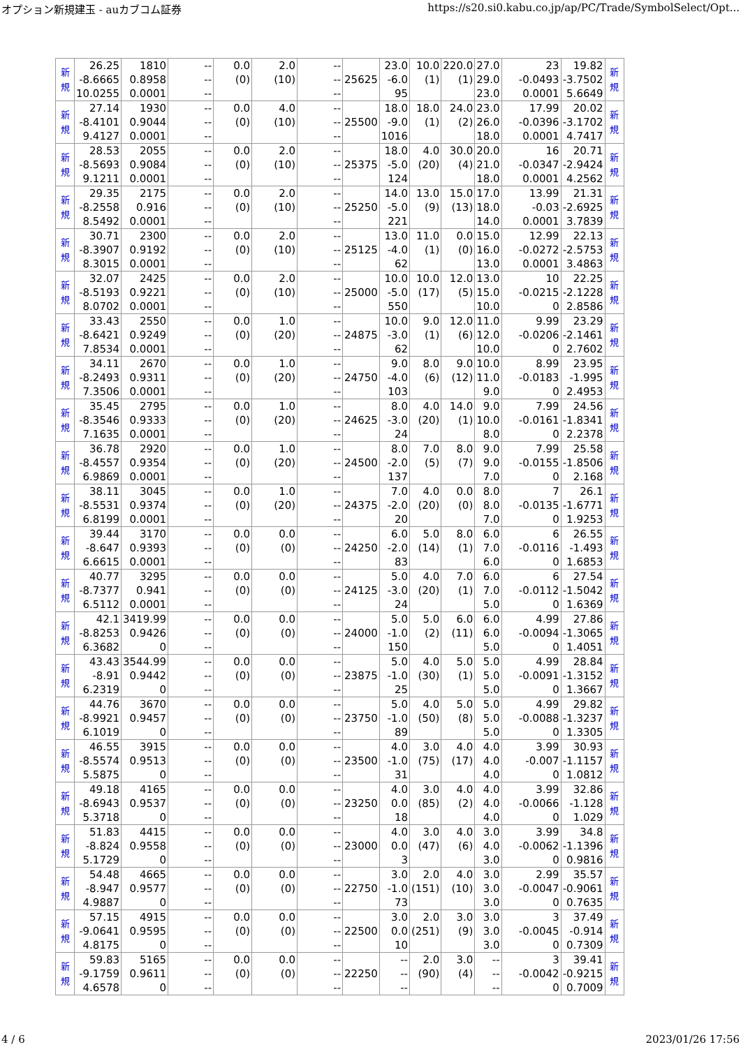オプション新規建玉 - auカブコム証券 https://s20.si0.kabu.co.jp/ap/PC/Trade/SymbolSelect/Opt...
| 新 規 | 26.25 -8.6665 10.0255 | 1810 0.8958 0.0001 | -- -- -- | 0.0 (0) | 2.0 (10) | -- -- -- | 25625 | 23.0 -6.0 95 | 10.0 (1) | 220.0 (1) | 27.0 29.0 23.0 | 23 -0.0493 0.0001 | 19.82 -3.7502 5.6649 | 新 規 |
| 新 規 | 27.14 -8.4101 9.4127 | 1930 0.9044 0.0001 | -- -- -- | 0.0 (0) | 4.0 (10) | -- -- -- | 25500 | 18.0 -9.0 1016 | 18.0 (1) | 24.0 (2) | 23.0 26.0 18.0 | 17.99 -0.0396 0.0001 | 20.02 -3.1702 4.7417 | 新 規 |
| 新 規 | 28.53 -8.5693 9.1211 | 2055 0.9084 0.0001 | -- -- -- | 0.0 (0) | 2.0 (10) | -- -- -- | 25375 | 18.0 -5.0 124 | 4.0 (20) | 30.0 (4) | 20.0 21.0 18.0 | 16 -0.0347 0.0001 | 20.71 -2.9424 4.2562 | 新 規 |
| 新 規 | 29.35 -8.2558 8.5492 | 2175 0.916 0.0001 | -- -- -- | 0.0 (0) | 2.0 (10) | -- -- -- | 25250 | 14.0 -5.0 221 | 13.0 (9) | 15.0 (13) | 17.0 18.0 14.0 | 13.99 -0.03 0.0001 | 21.31 -2.6925 3.7839 | 新 規 |
| 新 規 | 30.71 -8.3907 8.3015 | 2300 0.9192 0.0001 | -- -- -- | 0.0 (0) | 2.0 (10) | -- -- -- | 25125 | 13.0 -4.0 62 | 11.0 (1) | 0.0 (0) | 15.0 16.0 13.0 | 12.99 -0.0272 0.0001 | 22.13 -2.5753 3.4863 | 新 規 |
| 新 規 | 32.07 -8.5193 8.0702 | 2425 0.9221 0.0001 | -- -- -- | 0.0 (0) | 2.0 (10) | -- -- -- | 25000 | 10.0 -5.0 550 | 10.0 (17) | 12.0 (5) | 13.0 15.0 10.0 | 10 -0.0215 0 | 22.25 -2.1228 2.8586 | 新 規 |
| 新 規 | 33.43 -8.6421 7.8534 | 2550 0.9249 0.0001 | -- -- -- | 0.0 (0) | 1.0 (20) | -- -- -- | 24875 | 10.0 -3.0 62 | 9.0 (1) | 12.0 (6) | 11.0 12.0 10.0 | 9.99 -0.0206 0 | 23.29 -2.1461 2.7602 | 新 規 |
| 新 規 | 34.11 -8.2493 7.3506 | 2670 0.9311 0.0001 | -- -- -- | 0.0 (0) | 1.0 (20) | -- -- -- | 24750 | 9.0 -4.0 103 | 8.0 (6) | 9.0 (12) | 10.0 11.0 9.0 | 8.99 -0.0183 0 | 23.95 -1.995 2.4953 | 新 規 |
| 新 規 | 35.45 -8.3546 7.1635 | 2795 0.9333 0.0001 | -- -- -- | 0.0 (0) | 1.0 (20) | -- -- -- | 24625 | 8.0 -3.0 24 | 4.0 (20) | 14.0 (1) | 9.0 10.0 8.0 | 7.99 -0.0161 0 | 24.56 -1.8341 2.2378 | 新 規 |
| 新 規 | 36.78 -8.4557 6.9869 | 2920 0.9354 0.0001 | -- -- -- | 0.0 (0) | 1.0 (20) | -- -- -- | 24500 | 8.0 -2.0 137 | 7.0 (5) | 8.0 (7) | 9.0 9.0 7.0 | 7.99 -0.0155 0 | 25.58 -1.8506 2.168 | 新 規 |
| 新 規 | 38.11 -8.5531 6.8199 | 3045 0.9374 0.0001 | -- -- -- | 0.0 (0) | 1.0 (20) | -- -- -- | 24375 | 7.0 -2.0 20 | 4.0 (20) | 0.0 (0) | 8.0 8.0 7.0 | 7 -0.0135 0 | 26.1 -1.6771 1.9253 | 新 規 |
| 新 規 | 39.44 -8.647 6.6615 | 3170 0.9393 0.0001 | -- -- -- | 0.0 (0) | 0.0 (0) | -- -- -- | 24250 | 6.0 -2.0 83 | 5.0 (14) | 8.0 (1) | 6.0 7.0 6.0 | 6 -0.0116 0 | 26.55 -1.493 1.6853 | 新 規 |
| 新 規 | 40.77 -8.7377 6.5112 | 3295 0.941 0.0001 | -- -- -- | 0.0 (0) | 0.0 (0) | -- -- -- | 24125 | 5.0 -3.0 24 | 4.0 (20) | 7.0 (1) | 6.0 7.0 5.0 | 6 -0.0112 0 | 27.54 -1.5042 1.6369 | 新 規 |
| 新 規 | 42.1 -8.8253 6.3682 | 3419.99 0.9426 0 | -- -- -- | 0.0 (0) | 0.0 (0) | -- -- -- | 24000 | 5.0 -1.0 150 | 5.0 (2) | 6.0 (11) | 6.0 6.0 5.0 | 4.99 -0.0094 0 | 27.86 -1.3065 1.4051 | 新 規 |
| 新 規 | 43.43 -8.91 6.2319 | 3544.99 0.9442 0 | -- -- -- | 0.0 (0) | 0.0 (0) | -- -- -- | 23875 | 5.0 -1.0 25 | 4.0 (30) | 5.0 (1) | 5.0 5.0 5.0 | 4.99 -0.0091 0 | 28.84 -1.3152 1.3667 | 新 規 |
| 新 規 | 44.76 -8.9921 6.1019 | 3670 0.9457 0 | -- -- -- | 0.0 (0) | 0.0 (0) | -- -- -- | 23750 | 5.0 -1.0 89 | 4.0 (50) | 5.0 (8) | 5.0 5.0 5.0 | 4.99 -0.0088 0 | 29.82 -1.3237 1.3305 | 新 規 |
| 新 規 | 46.55 -8.5574 5.5875 | 3915 0.9513 0 | -- -- -- | 0.0 (0) | 0.0 (0) | -- -- -- | 23500 | 4.0 -1.0 31 | 3.0 (75) | 4.0 (17) | 4.0 4.0 4.0 | 3.99 -0.007 0 | 30.93 -1.1157 1.0812 | 新 規 |
| 新 規 | 49.18 -8.6943 5.3718 | 4165 0.9537 0 | -- -- -- | 0.0 (0) | 0.0 (0) | -- -- -- | 23250 | 4.0 0.0 18 | 3.0 (85) | 4.0 (2) | 4.0 4.0 4.0 | 3.99 -0.0066 0 | 32.86 -1.128 1.029 | 新 規 |
| 新 規 | 51.83 -8.824 5.1729 | 4415 0.9558 0 | -- -- -- | 0.0 (0) | 0.0 (0) | -- -- -- | 23000 | 4.0 0.0 3 | 3.0 (47) | 4.0 (6) | 3.0 4.0 3.0 | 3.99 -0.0062 0 | 34.8 -1.1396 0.9816 | 新 規 |
| 新 規 | 54.48 -8.947 4.9887 | 4665 0.9577 0 | -- -- -- | 0.0 (0) | 0.0 (0) | -- -- -- | 22750 | 3.0 -1.0 73 | 2.0 (151) | 4.0 (10) | 3.0 3.0 3.0 | 2.99 -0.0047 0 | 35.57 -0.9061 0.7635 | 新 規 |
| 新 規 | 57.15 -9.0641 4.8175 | 4915 0.9595 0 | -- -- -- | 0.0 (0) | 0.0 (0) | -- -- -- | 22500 | 3.0 0.0 10 | 2.0 (251) | 3.0 (9) | 3.0 3.0 3.0 | 3 -0.0045 0 | 37.49 -0.914 0.7309 | 新 規 |
| 新 規 | 59.83 -9.1759 4.6578 | 5165 0.9611 0 | -- -- -- | 0.0 (0) | 0.0 (0) | -- -- -- | 22250 | -- -- -- | 2.0 (90) | 3.0 (4) | -- -- -- | 3 -0.0042 0 | 39.41 -0.9215 0.7009 | 新 規 |
4 / 6 2023/01/26 17:56